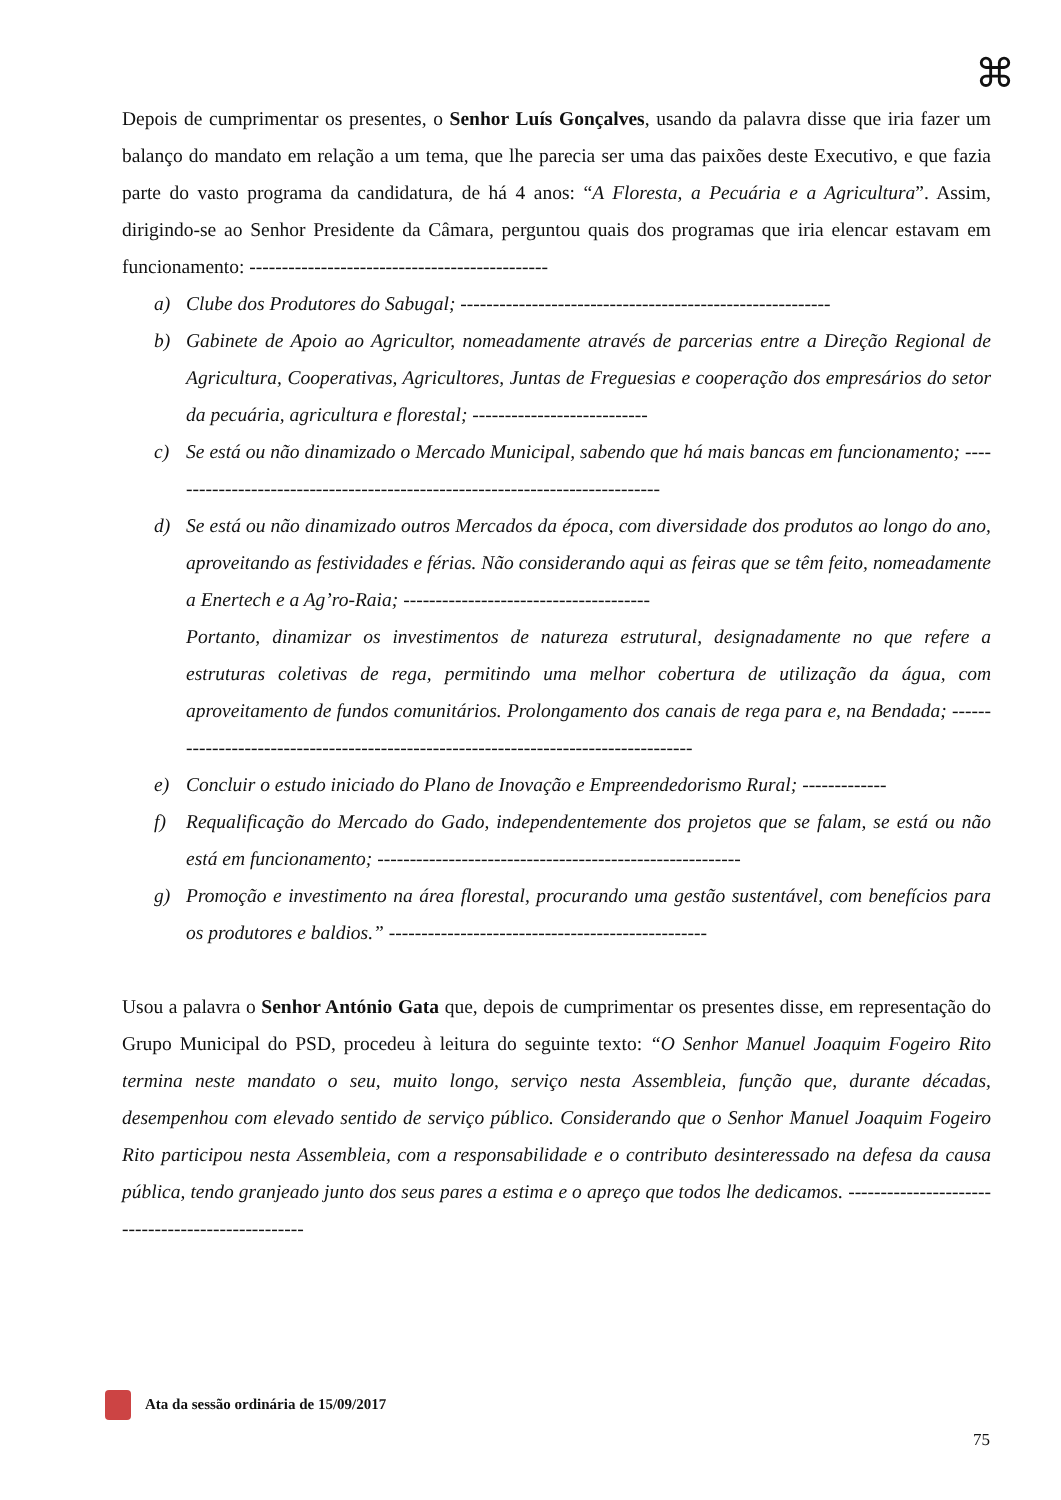⌘
Depois de cumprimentar os presentes, o Senhor Luís Gonçalves, usando da palavra disse que iria fazer um balanço do mandato em relação a um tema, que lhe parecia ser uma das paixões deste Executivo, e que fazia parte do vasto programa da candidatura, de há 4 anos: “A Floresta, a Pecuária e a Agricultura”. Assim, dirigindo-se ao Senhor Presidente da Câmara, perguntou quais dos programas que iria elencar estavam em funcionamento: ----------------------------------------------
a) Clube dos Produtores do Sabugal; ---------------------------------------------------------
b) Gabinete de Apoio ao Agricultor, nomeadamente através de parcerias entre a Direção Regional de Agricultura, Cooperativas, Agricultores, Juntas de Freguesias e cooperação dos empresários do setor da pecuária, agricultura e florestal; ---------------------------
c) Se está ou não dinamizado o Mercado Municipal, sabendo que há mais bancas em funcionamento; -----------------------------------------------------------------------------
d) Se está ou não dinamizado outros Mercados da época, com diversidade dos produtos ao longo do ano, aproveitando as festividades e férias. Não considerando aqui as feiras que se têm feito, nomeadamente a Enertech e a Ag’ro-Raia; --------------------------------------
Portanto, dinamizar os investimentos de natureza estrutural, designadamente no que refere a estruturas coletivas de rega, permitindo uma melhor cobertura de utilização da água, com aproveitamento de fundos comunitários. Prolongamento dos canais de rega para e, na Bendada; ------------------------------------------------------------------------------------
e) Concluir o estudo iniciado do Plano de Inovação e Empreendedorismo Rural; -------------
f) Requalificação do Mercado do Gado, independentemente dos projetos que se falam, se está ou não está em funcionamento; --------------------------------------------------------
g) Promoção e investimento na área florestal, procurando uma gestão sustentável, com benefícios para os produtores e baldios.” -------------------------------------------------
Usou a palavra o Senhor António Gata que, depois de cumprimentar os presentes disse, em representação do Grupo Municipal do PSD, procedeu à leitura do seguinte texto: “O Senhor Manuel Joaquim Fogeiro Rito termina neste mandato o seu, muito longo, serviço nesta Assembleia, função que, durante décadas, desempenhou com elevado sentido de serviço público. Considerando que o Senhor Manuel Joaquim Fogeiro Rito participou nesta Assembleia, com a responsabilidade e o contributo desinteressado na defesa da causa pública, tendo granjeado junto dos seus pares a estima e o apreço que todos lhe dedicamos. --------------------------------------------------
Ata da sessão ordinária de 15/09/2017
75